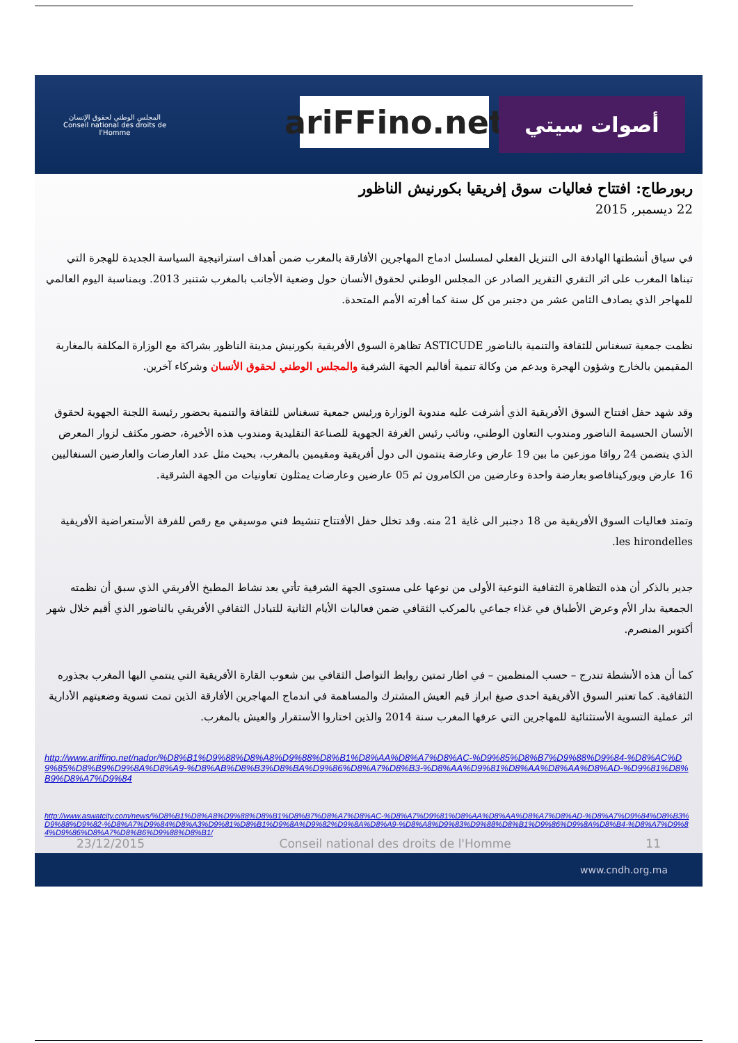المجلس الوطني لحقوق الإنسان
Conseil national des droits de l'Homme
ariFFino.net
أصوات سيتي
ربورطاج: افتتاح فعاليات سوق إفريقيا بكورنيش الناظور
22 ديسمبر, 2015
في سياق أنشطتها الهادفة الى التنزيل الفعلي لمسلسل ادماج المهاجرين الأفارقة بالمغرب ضمن أهداف استراتيجية السياسة الجديدة للهجرة التي تبناها المغرب على اثر التقري التقرير الصادر عن المجلس الوطني لحقوق الأنسان حول وضعية الأجانب بالمغرب شتنبر 2013. وبمناسبة اليوم العالمي للمهاجر الذي يصادف الثامن عشر من دجنبر من كل سنة كما أقرته الأمم المتحدة.
نظمت جمعية تسغناس للثقافة والتنمية بالناضور ASTICUDE تظاهرة السوق الأفريقية بكورنيش مدينة الناظور بشراكة مع الوزارة المكلفة بالمغاربة المقيمين بالخارج وشؤون الهجرة وبدعم من وكالة تنمية أقاليم الجهة الشرقية والمجلس الوطني لحقوق الأنسان وشركاء آخرين.
وقد شهد حفل افتتاح السوق الأفريقية الذي أشرفت عليه مندوبة الوزارة ورئيس جمعية تسغناس للثقافة والتنمية بحضور رئيسة اللجنة الجهوية لحقوق الأنسان الحسيمة الناضور ومندوب التعاون الوطني، ونائب رئيس الغرفة الجهوية للصناعة التقليدية ومندوب هذه الأخيرة، حضور مكثف لزوار المعرض الذي يتضمن 24 رواقا موزعين ما بين 19 عارض وعارضة ينتمون الى دول أفريقية ومقيمين بالمغرب، بحيث مثل عدد العارضات والعارضين السنغاليين 16 عارض وبوركينافاصو بعارضة واحدة وعارضين من الكامرون ثم 05 عارضين وعارضات يمثلون تعاونيات من الجهة الشرقية.
وتمتد فعاليات السوق الأفريقية من 18 دجنبر الى غاية 21 منه. وقد تخلل حفل الأفتتاح تنشيط فني موسيقي مع رقص للفرقة الأستعراضية الأفريقية les hirondelles.
جدير بالذكر أن هذه التظاهرة الثقافية النوعية الأولى من نوعها على مستوى الجهة الشرقية تأتي بعد نشاط المطبخ الأفريقي الذي سبق أن نظمته الجمعية بدار الأم وعرض الأطباق في غذاء جماعي بالمركب الثقافي ضمن فعاليات الأيام الثانية للتبادل الثقافي الأفريقي بالناضور الذي أقيم خلال شهر أكتوبر المنصرم.
كما أن هذه الأنشطة تندرج – حسب المنظمين – في اطار تمتين روابط التواصل الثقافي بين شعوب القارة الأفريقية التي ينتمي اليها المغرب بجذوره الثقافية. كما تعتبر السوق الأفريقية احدى صيغ ابراز قيم العيش المشترك والمساهمة في اندماج المهاجرين الأفارقة الذين تمت تسوية وضعيتهم الأدارية اثر عملية التسوية الأستثنائية للمهاجرين التي عرفها المغرب سنة 2014 والذين اختاروا الأستقرار والعيش بالمغرب.
http://www.ariffino.net/nador/%D8%B1%D9%88%D8%A8%D9%88%D8%B1%D8%AA%D8%A7%D8%AC-%D9%85%D8%B7%D9%88%D9%84-%D8%AC%D9%85%D8%B9%D9%8A%D8%A9-%D8%AB%D8%B3%D8%BA%D9%86%D8%A7%D8%B3-%D8%AA%D9%81%D8%AA%D8%AA%D8%AD-%D9%81%D8%B9%D8%A7%D9%84
http://www.aswatcity.com/news/%D8%B1%D8%A8%D9%88%D8%B1%D8%B7%D8%A7%D8%AC-%D8%A7%D9%81%D8%AA%D8%AA%D8%A7%D8%AD-%D8%A7%D9%84%D8%B3%D9%88%D9%82-%D8%A7%D9%84%D8%A3%D9%81%D8%B1%D9%8A%D9%82%D9%8A%D8%A9-%D8%A8%D9%83%D9%88%D8%B1%D9%86%D9%8A%D8%B4-%D8%A7%D9%84%D9%86%D8%A7%D8%B6%D9%88%D8%B1/
23/12/2015 Conseil national des droits de l'Homme 11
www.cndh.org.ma